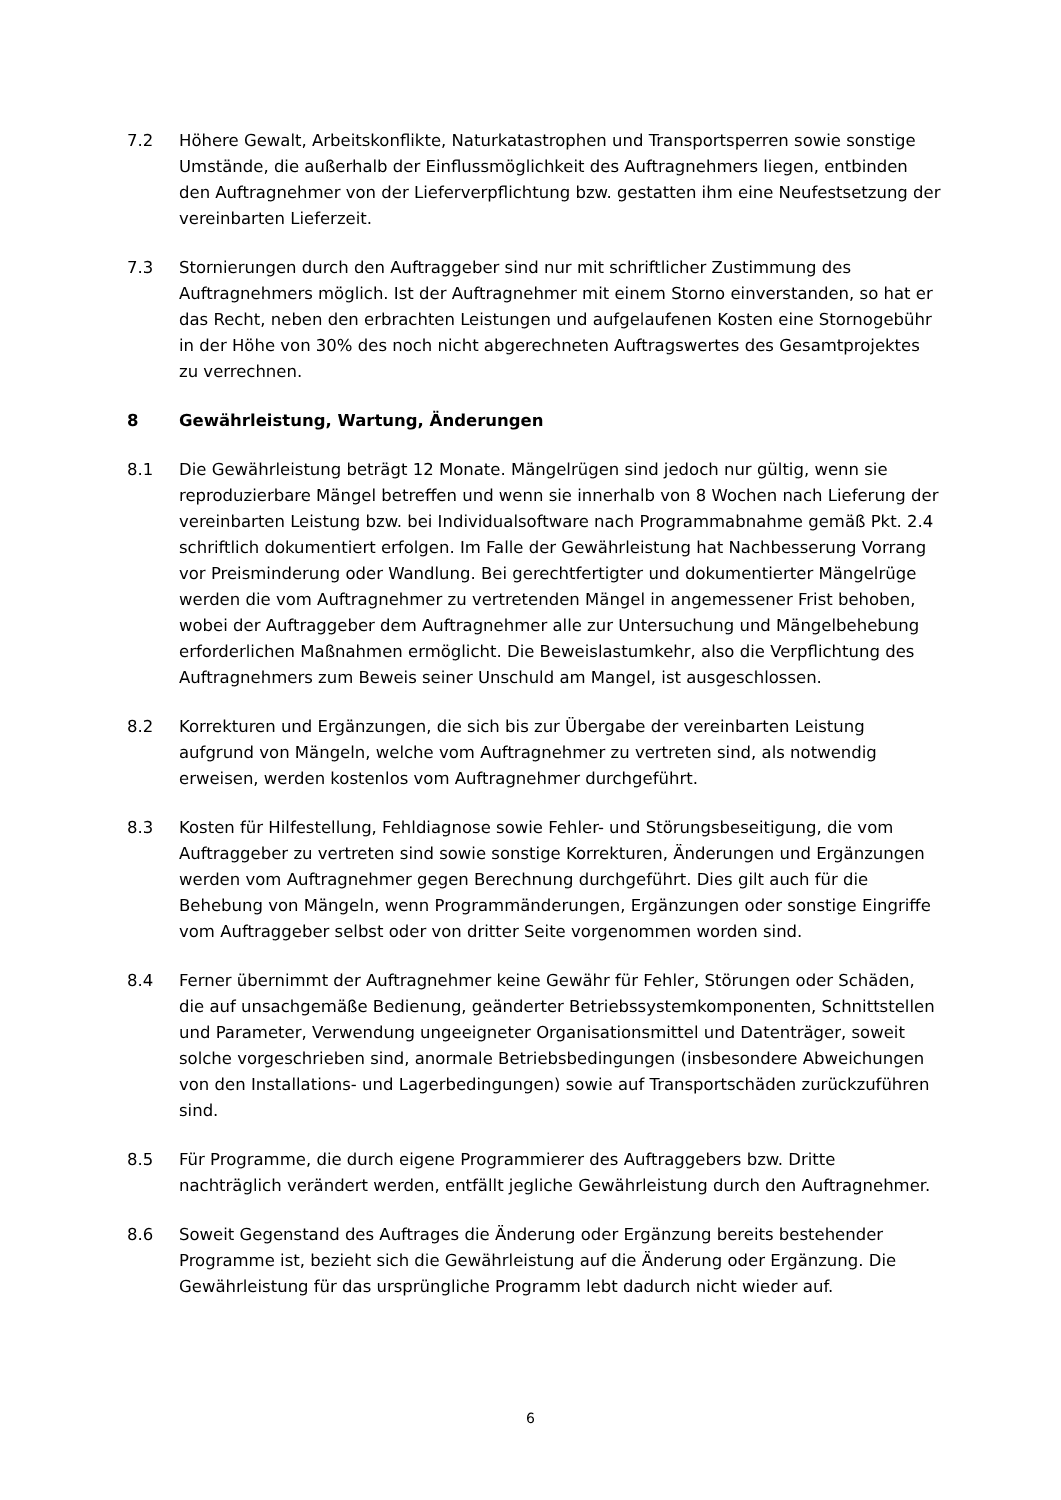7.2 Höhere Gewalt, Arbeitskonflikte, Naturkatastrophen und Transportsperren sowie sonstige Umstände, die außerhalb der Einflussmöglichkeit des Auftragnehmers liegen, entbinden den Auftragnehmer von der Lieferverpflichtung bzw. gestatten ihm eine Neufestsetzung der vereinbarten Lieferzeit.
7.3 Stornierungen durch den Auftraggeber sind nur mit schriftlicher Zustimmung des Auftragnehmers möglich. Ist der Auftragnehmer mit einem Storno einverstanden, so hat er das Recht, neben den erbrachten Leistungen und aufgelaufenen Kosten eine Stornogebühr in der Höhe von 30% des noch nicht abgerechneten Auftragswertes des Gesamtprojektes zu verrechnen.
8 Gewährleistung, Wartung, Änderungen
8.1 Die Gewährleistung beträgt 12 Monate. Mängelrügen sind jedoch nur gültig, wenn sie reproduzierbare Mängel betreffen und wenn sie innerhalb von 8 Wochen nach Lieferung der vereinbarten Leistung bzw. bei Individualsoftware nach Programmabnahme gemäß Pkt. 2.4 schriftlich dokumentiert erfolgen. Im Falle der Gewährleistung hat Nachbesserung Vorrang vor Preisminderung oder Wandlung. Bei gerechtfertigter und dokumentierter Mängelrüge werden die vom Auftragnehmer zu vertretenden Mängel in angemessener Frist behoben, wobei der Auftraggeber dem Auftragnehmer alle zur Untersuchung und Mängelbehebung erforderlichen Maßnahmen ermöglicht. Die Beweislastumkehr, also die Verpflichtung des Auftragnehmers zum Beweis seiner Unschuld am Mangel, ist ausgeschlossen.
8.2 Korrekturen und Ergänzungen, die sich bis zur Übergabe der vereinbarten Leistung aufgrund von Mängeln, welche vom Auftragnehmer zu vertreten sind, als notwendig erweisen, werden kostenlos vom Auftragnehmer durchgeführt.
8.3 Kosten für Hilfestellung, Fehldiagnose sowie Fehler- und Störungsbeseitigung, die vom Auftraggeber zu vertreten sind sowie sonstige Korrekturen, Änderungen und Ergänzungen werden vom Auftragnehmer gegen Berechnung durchgeführt. Dies gilt auch für die Behebung von Mängeln, wenn Programmänderungen, Ergänzungen oder sonstige Eingriffe vom Auftraggeber selbst oder von dritter Seite vorgenommen worden sind.
8.4 Ferner übernimmt der Auftragnehmer keine Gewähr für Fehler, Störungen oder Schäden, die auf unsachgemäße Bedienung, geänderter Betriebssystemkomponenten, Schnittstellen und Parameter, Verwendung ungeeigneter Organisationsmittel und Datenträger, soweit solche vorgeschrieben sind, anormale Betriebsbedingungen (insbesondere Abweichungen von den Installations- und Lagerbedingungen) sowie auf Transportschäden zurückzuführen sind.
8.5 Für Programme, die durch eigene Programmierer des Auftraggebers bzw. Dritte nachträglich verändert werden, entfällt jegliche Gewährleistung durch den Auftragnehmer.
8.6 Soweit Gegenstand des Auftrages die Änderung oder Ergänzung bereits bestehender Programme ist, bezieht sich die Gewährleistung auf die Änderung oder Ergänzung. Die Gewährleistung für das ursprüngliche Programm lebt dadurch nicht wieder auf.
6